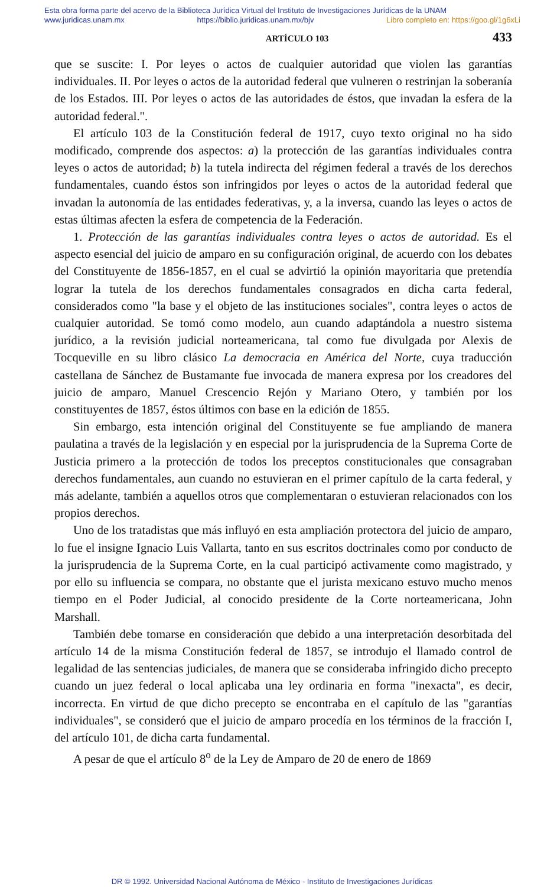Esta obra forma parte del acervo de la Biblioteca Jurídica Virtual del Instituto de Investigaciones Jurídicas de la UNAM
www.juridicas.unam.mx https://biblio.juridicas.unam.mx/bjv Libro completo en: https://goo.gl/1g6xLi
ARTÍCULO 103 433
que se suscite: I. Por leyes o actos de cualquier autoridad que violen las garantías individuales. II. Por leyes o actos de la autoridad federal que vulneren o restrinjan la soberanía de los Estados. III. Por leyes o actos de las autoridades de éstos, que invadan la esfera de la autoridad federal.".
El artículo 103 de la Constitución federal de 1917, cuyo texto original no ha sido modificado, comprende dos aspectos: a) la protección de las garantías individuales contra leyes o actos de autoridad; b) la tutela indirecta del régimen federal a través de los derechos fundamentales, cuando éstos son infringidos por leyes o actos de la autoridad federal que invadan la autonomía de las entidades federativas, y, a la inversa, cuando las leyes o actos de estas últimas afecten la esfera de competencia de la Federación.
1. Protección de las garantías individuales contra leyes o actos de autoridad. Es el aspecto esencial del juicio de amparo en su configuración original, de acuerdo con los debates del Constituyente de 1856-1857, en el cual se advirtió la opinión mayoritaria que pretendía lograr la tutela de los derechos fundamentales consagrados en dicha carta federal, considerados como "la base y el objeto de las instituciones sociales", contra leyes o actos de cualquier autoridad. Se tomó como modelo, aun cuando adaptándola a nuestro sistema jurídico, a la revisión judicial norteamericana, tal como fue divulgada por Alexis de Tocqueville en su libro clásico La democracia en América del Norte, cuya traducción castellana de Sánchez de Bustamante fue invocada de manera expresa por los creadores del juicio de amparo, Manuel Crescencio Rejón y Mariano Otero, y también por los constituyentes de 1857, éstos últimos con base en la edición de 1855.
Sin embargo, esta intención original del Constituyente se fue ampliando de manera paulatina a través de la legislación y en especial por la jurisprudencia de la Suprema Corte de Justicia primero a la protección de todos los preceptos constitucionales que consagraban derechos fundamentales, aun cuando no estuvieran en el primer capítulo de la carta federal, y más adelante, también a aquellos otros que complementaran o estuvieran relacionados con los propios derechos.
Uno de los tratadistas que más influyó en esta ampliación protectora del juicio de amparo, lo fue el insigne Ignacio Luis Vallarta, tanto en sus escritos doctrinales como por conducto de la jurisprudencia de la Suprema Corte, en la cual participó activamente como magistrado, y por ello su influencia se compara, no obstante que el jurista mexicano estuvo mucho menos tiempo en el Poder Judicial, al conocido presidente de la Corte norteamericana, John Marshall.
También debe tomarse en consideración que debido a una interpretación desorbitada del artículo 14 de la misma Constitución federal de 1857, se introdujo el llamado control de legalidad de las sentencias judiciales, de manera que se consideraba infringido dicho precepto cuando un juez federal o local aplicaba una ley ordinaria en forma "inexacta", es decir, incorrecta. En virtud de que dicho precepto se encontraba en el capítulo de las "garantías individuales", se consideró que el juicio de amparo procedía en los términos de la fracción I, del artículo 101, de dicha carta fundamental.
A pesar de que el artículo 8<sup>o</sup> de la Ley de Amparo de 20 de enero de 1869
DR © 1992. Universidad Nacional Autónoma de México - Instituto de Investigaciones Jurídicas